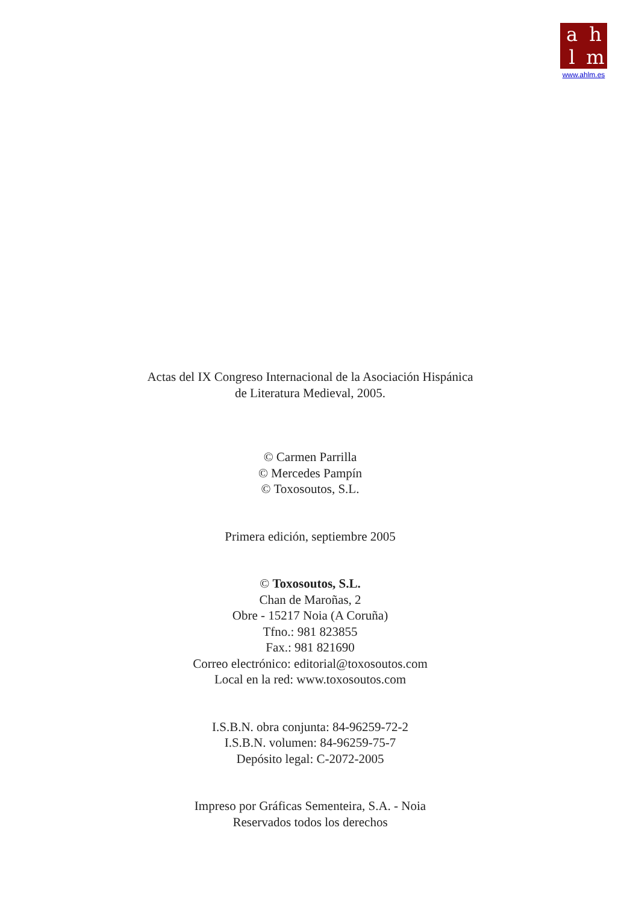ahlm
www.ahlm.es
Actas del IX Congreso Internacional de la Asociación Hispánica
de Literatura Medieval, 2005.
© Carmen Parrilla
© Mercedes Pampín
© Toxosoutos, S.L.
Primera edición, septiembre 2005
© Toxosoutos, S.L.
Chan de Maroñas, 2
Obre - 15217 Noia (A Coruña)
Tfno.: 981 823855
Fax.: 981 821690
Correo electrónico: editorial@toxosoutos.com
Local en la red: www.toxosoutos.com
I.S.B.N. obra conjunta: 84-96259-72-2
I.S.B.N. volumen: 84-96259-75-7
Depósito legal: C-2072-2005
Impreso por Gráficas Sementeira, S.A. - Noia
Reservados todos los derechos